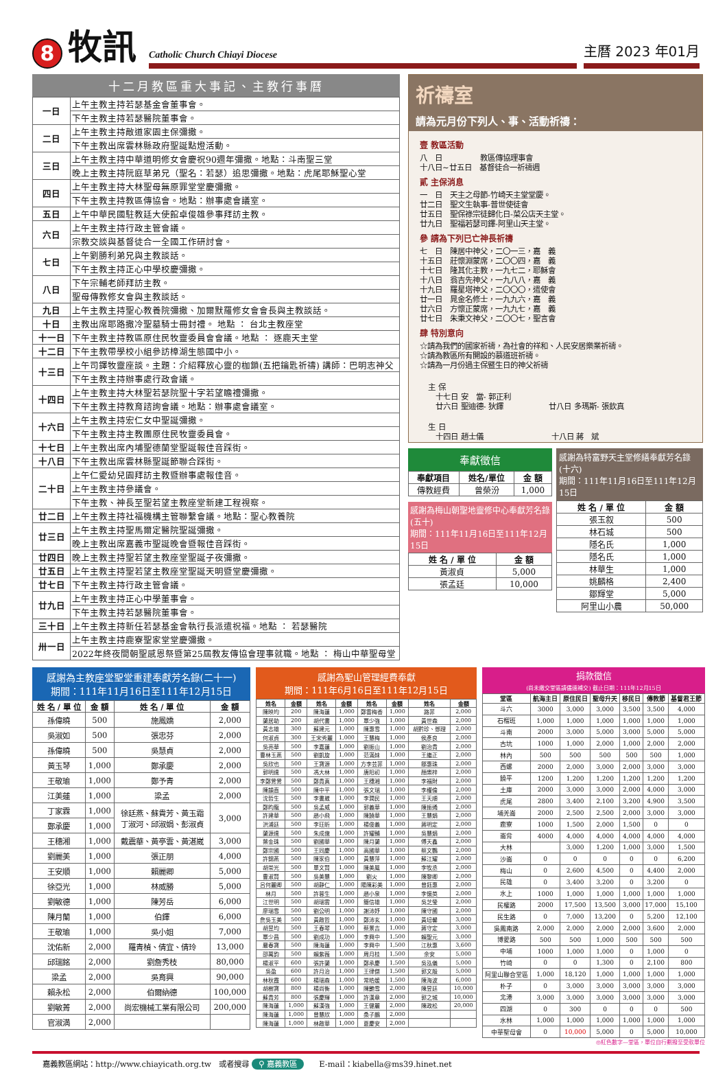8
牧訊
Catholic Church Chiayi Diocese
主曆 2023 年01月
十二月教區重大事記、主教行事曆
| 一日 | 上午主教主持若瑟基金會董事會。 |
| | 下午主教主持若瑟醫院董事會。 |
| 二日 | 上午主教主持敵道家園主保彌撒。 |
| | 下午主教出席雲林縣政府聖誕點燈活動。 |
| 三日 | 上午主教主持中華道明修女會慶祝90週年彌撒。地點：斗南聖三堂 |
| | 晚上主教主持阮庭草弟兄（聖名：若瑟）追思彌撒。地點：虎尾耶穌聖心堂 |
| 四日 | 上午主教主持大林聖母無原罪堂堂慶彌撒。 |
| | 下午主教主持教區傳協會。地點：辦事處會議室。 |
| 五日 | 上午中華民國駐教廷大使館卓俊雄參事拜訪主教。 |
| 六日 | 上午主教主持行政主管會議。 |
| | 宗教交談與基督徒合一全國工作研討會。 |
| 七日 | 上午劉勝利弟兄與主教談話。 |
| | 下午主教主持正心中學校慶彌撒。 |
| 八日 | 下午宗輔老師拜訪主教。 |
| | 聖母傳教修女會與主教談話。 |
| 九日 | 上午主教主持聖心教養院彌撒、加爾默羅修女會會長與主教談話。 |
| 十日 | 主教出席耶路撒冷聖墓騎士冊封禮。 地點 ： 台北主教座堂 |
| 十一日 | 下午主教主持教區原住民牧靈委員會會議。地點 ： 逐鹿天主堂 |
| 十二日 | 下午主教帶學校小組參訪樟湖生態國中小。 |
| 十三日 | 上午司鐸牧靈座談。主題：介紹釋放心靈的枷鎖(五把鑰匙祈禱) 講師：巴明志神父 |
| | 下午主教主持辦事處行政會議。 |
| 十四日 | 上午主教主持大林聖若瑟院聖十字若望瞻禮彌撒。 |
| | 下午主教主持教育諮詢會議。地點：辦事處會議室。 |
| 十六日 | 上午主教主持宏仁女中聖誕彌撒。 |
| | 下午主教主持主教團原住民牧靈委員會。 |
| 十七日 | 上午主教出席內埔聖德蘭堂聖誕報佳音踩街。 |
| 十八日 | 下午主教出席雲林縣聖誕節聯合踩街。 |
| 二十日 | 上午仁愛幼兒園拜訪主教暨辦事處報佳音。 |
| | 上午主教主持參議會。 |
| | 下午主教、神長至聖若望主教座堂新建工程視察。 |
| 廿二日 | 上午主教主持社福機構主管聯繫會議。地點：聖心教養院 |
| 廿三日 | 上午主教主持聖馬爾定醫院聖誕彌撒。 |
| | 晚上主教出席嘉義市聖誕晚會暨報佳音踩街。 |
| 廿四日 | 晚上主教主持聖若望主教座堂聖誕子夜彌撒。 |
| 廿五日 | 上午主教主持聖若望主教座堂聖誕天明暨堂慶彌撒。 |
| 廿七日 | 下午主教主持行政主管會議。 |
| 廿九日 | 上午主教主持正心中學董事會。 |
| | 下午主教主持若瑟醫院董事會。 |
| 三十日 | 上午主教主持新任若瑟基金會執行長派遣祝福。地點 ： 若瑟醫院 |
| 卅一日 | 上午主教主持鹿寮聖家堂堂慶彌撒。 |
| | 2022年終夜間朝聖感恩祭暨第25屆教友傳協會理事就職。地點 ： 梅山中華聖母堂 |
祈禱室
請為元月份下列人、事、活動祈禱：
壹 教區活動
八　日　　　　　教區傳協理事會
十八日~廿五日　基督徒合一祈禱週
貳 主保消息
一　日　天主之母節-竹崎天主堂堂慶。
廿二日　聖文生執事-普世使徒會
廿五日　聖保祿宗徒歸化日-菜公店天主堂。
廿九日　聖福若瑟司鐸-阿里山天主堂。
參 請為下列已亡神長祈禱
七　日　陳居中神父，二〇一三，嘉　義
十五日　莊懷淵蒙席，二〇〇四，嘉　義
十七日　隆其化主教，一九七二，耶穌會
十八日　翁吉先神父，一九八八，嘉　義
十九日　羅星塔神父，二〇〇〇，遣使會
廿一日　晁金名修士，一九九六，嘉　義
廿六日　方懷正蒙席，一九九七，嘉　義
廿七日　朱秉文神父，二〇〇七，聖言會
肆 特別意向
☆請為我們的國家祈禱，為社會的祥和、人民安居樂業祈禱。
☆請為教區所有開設的慕道班祈禱。
☆請為一月份過主保暨生日的神父祈禱
主 保
　十七日 安　當- 郭正利
　廿六日 聖迪德- 狄鐸　　　　　　廿八日 多瑪斯- 張欽真
生 日
　十四日 趙士儀　　　　　　　　　十八日 蔣　斌
奉獻徵信
| 奉獻項目 | 姓名/單位 | 金 額 |
| --- | --- | --- |
| 傳教經費 | 曾榮汾 | 1,000 |
感謝為梅山朝聖地靈修中心奉獻芳名錄(五十)
期間：111年11月16日至111年12月15日
| 姓 名 / 單 位 | 金 額 |
| --- | --- |
| 黃淑貞 | 5,000 |
| 張孟廷 | 10,000 |
感謝為特富野天主堂修繕奉獻芳名錄(十六)
期間：111年11月16日至111年12月15日
| 姓 名 / 單 位 | 金 額 |
| --- | --- |
| 張玉叙 | 500 |
| 林石城 | 500 |
| 隱名氏 | 1,000 |
| 隱名氏 | 1,000 |
| 林華生 | 1,000 |
| 姚麟格 | 2,400 |
| 鄒輝堂 | 5,000 |
| 阿里山小農 | 50,000 |
感謝為主教座堂聖堂重建奉獻芳名錄(二十一)
期間：111年11月16日至111年12月15日
| 姓 名 / 單 位 | 金 額 | 姓 名 / 單 位 | 金 額 |
| --- | --- | --- | --- |
| 孫偉曉 | 500 | 施鳳嬌 | 2,000 |
| 吳淑如 | 500 | 張忠芬 | 2,000 |
| 孫偉曉 | 500 | 吳慧貞 | 2,000 |
| 黃玉琴 | 1,000 | 鄭承慶 | 2,000 |
| 王敬瑜 | 1,000 | 鄭予青 | 2,000 |
| 江美蓮 | 1,000 | 梁孟 | 2,000 |
| 丁家霖 | 1,000 | 徐廷燕、蘇貴芳、黃玉霜 丁淑河、邱淑娟、彭淑貞 | 3,000 |
| 鄭承慶 | 1,000 | | |
| 王穗湘 | 1,000 | 戴震華、黃亭雲、黃湛崴 | 3,000 |
| 劉麗美 | 1,000 | 張正朋 | 4,000 |
| 王安順 | 1,000 | 賴麗卿 | 5,000 |
| 徐亞光 | 1,000 | 林威勝 | 5,000 |
| 劉敏德 | 1,000 | 陳芳岳 | 6,000 |
| 陳月蘭 | 1,000 | 伯鐸 | 6,000 |
| 王敬瑜 | 1,000 | 吳小姐 | 7,000 |
| 沈佑新 | 2,000 | 羅青楨、倩宜、倩玲 | 13,000 |
| 邱瑞銘 | 2,000 | 劉詹秀枝 | 80,000 |
| 梁孟 | 2,000 | 吳育興 | 90,000 |
| 賴永松 | 2,000 | 伯爾納德 | 100,000 |
| 劉敏菁 | 2,000 | 尚宏機械工業有限公司 | 200,000 |
| 官淑満 | 2,000 | | |
感謝為聖山管理經費奉獻
期間：111年6月16日至111年12月15日
| 姓名 | 金額 | 姓名 | 金額 | 姓名 | 金額 | 姓名 | 金額 |
| --- | --- | --- | --- | --- | --- | --- | --- |
| 陳映均 | 200 | 陳海蓮 | 1,000 | 鄭雷梅香 | 1,000 | 路菲 | 2,000 |
| 蘭居助 | 200 | 胡代書 | 1,000 | 覃少強 | 1,000 | 黃世森 | 2,000 |
| 黃志雄 | 300 | 蘇建元 | 1,000 | 陳惠雪 | 1,000 | 胡黔珍、鄧理 | 2,000 |
| 何淑貞 | 300 | 王宋秀麗 | 1,000 | 王慧梅 | 1,000 | 侯彥良 | 2,000 |
| 吳亮華 | 500 | 李嘉蓮 | 1,000 | 劉振山 | 1,000 | 劉治貴 | 2,000 |
| 曹林玉燕 | 500 | 劉凱旋 | 1,000 | 范滿妹 | 1,000 | 王繼正 | 2,000 |
| 吳欣也 | 500 | 王寶源 | 1,000 | 方李芸菲 | 1,000 | 鄒惠珠 | 2,000 |
| 郭明達 | 500 | 馮大林 | 1,000 | 唐阳初 | 1,000 | 顏樂梓 | 2,000 |
| 李鄭鶯鶯 | 500 | 鄭貴真 | 1,000 | 王穗湘 | 1,000 | 李福財 | 2,000 |
| 陳韻直 | 500 | 陳中平 | 1,000 | 張文瑞 | 1,000 | 李權倫 | 2,000 |
| 沈哲生 | 500 | 李書崴 | 1,000 | 李潤民 | 1,000 | 王天順 | 2,000 |
| 鄭昀龍 | 500 | 吳孟威 | 1,000 | 郭義華 | 1,000 | 陳振通 | 2,000 |
| 許建華 | 500 | 趙小飛 | 1,000 | 陳饒華 | 1,000 | 王慧娟 | 2,000 |
| 洪浦廷 | 500 | 李玨昕 | 1,000 | 楊俊義 | 1,000 | 蔣明定 | 2,000 |
| 蘭源達 | 500 | 朱成億 | 1,000 | 許耀輔 | 1,000 | 吳慧娟 | 2,000 |
| 葉金珠 | 500 | 劉國華 | 1,000 | 陳月蘭 | 1,000 | 傅天鑫 | 2,000 |
| 鄭宗國 | 500 | 王同慶 | 1,000 | 高國華 | 1,000 | 蔡文鸚 | 2,000 |
| 許錦燕 | 500 | 陳家伯 | 1,000 | 黃慧萍 | 1,000 | 蘇江耀 | 2,000 |
| 胡崇光 | 500 | 單文賢 | 1,000 | 陳美鳳 | 1,000 | 李牧丞 | 2,000 |
| 曹淑賢 | 500 | 吳美慧 | 1,000 | 劉火 | 1,000 | 陳黎卿 | 2,000 |
| 呂何麗卿 | 500 | 胡靜仁 | 1,000 | 陽陳彩美 | 1,000 | 曾鈺惠 | 2,000 |
| 林月 | 500 | 許蓉生 | 1,000 | 趙小泉 | 1,000 | 李懷英 | 2,000 |
| 江世明 | 500 | 胡瑞雲 | 1,000 | 簡信雄 | 1,000 | 吳芝瑩 | 2,000 |
| 廖瑞雪 | 500 | 劉公明 | 1,000 | 謝沛妤 | 1,000 | 陳守國 | 2,000 |
| 詹吳玉美 | 500 | 黃啟哲 | 1,000 | 鄭沛玄 | 1,000 | 黃培馨 | 3,000 |
| 胡昱均 | 500 | 王春琴 | 1,000 | 蔡景吉 | 1,000 | 蔣守定 | 3,000 |
| 覃少昌 | 500 | 劉成功 | 1,000 | 李興中 | 1,500 | 賴聖元 | 3,000 |
| 嚴春寶 | 500 | 陳海蓮 | 1,000 | 李興中 | 1,500 | 江秋惠 | 3,600 |
| 邵萬鈞 | 500 | 賴紫薇 | 1,000 | 周月桂 | 1,500 | 余安 | 5,000 |
| 楊淑平 | 600 | 張許蘭 | 1,000 | 鄭承慶 | 1,500 | 吳泓儀 | 5,000 |
| 吳盈 | 600 | 許月治 | 1,000 | 王律傑 | 1,500 | 郭文殷 | 5,000 |
| 林秋霞 | 600 | 楊瑞森 | 1,000 | 常皓媛 | 1,500 | 陳海波 | 6,000 |
| 胡樹寶 | 800 | 楊尚衡 | 1,000 | 陳艷雪 | 2,000 | 陳昱廷 | 10,000 |
| 蘇貴芳 | 800 | 張慶輝 | 1,000 | 許漢章 | 2,000 | 郭之城 | 10,000 |
| 陳海蓮 | 1,000 | 蘇漢強 | 1,000 | 王健麗 | 2,000 | 陳政松 | 20,000 |
| 陳海蓮 | 1,000 | 曾慧欣 | 1,000 | 桑子鵬 | 2,000 | | |
| 陳海蓮 | 1,000 | 林啟華 | 1,000 | 夏慶安 | 2,000 | | |
捐款徵信
(尚未繳交堂區請儘速補交) 截止日期：111年12月15日
| 堂區 | 航海主日 | 原住民日 | 聖母升天 | 移民日 | 傳教節 | 基督君王節 |
| --- | --- | --- | --- | --- | --- | --- |
| 斗六 | 3000 | 3,000 | 3,000 | 3,500 | 3,500 | 4,000 |
| 石榴班 | 1,000 | 1,000 | 1,000 | 1,000 | 1,000 | 1,000 |
| 斗南 | 2000 | 3,000 | 5,000 | 3,000 | 5,000 | 5,000 |
| 古坑 | 1000 | 1,000 | 2,000 | 1,000 | 2,000 | 2,000 |
| 林內 | 500 | 500 | 500 | 500 | 500 | 1,000 |
| 西螺 | 2000 | 2,000 | 3,000 | 2,000 | 3,000 | 3,000 |
| 饒平 | 1200 | 1,200 | 1,200 | 1,200 | 1,200 | 1,200 |
| 土庫 | 2000 | 3,000 | 3,000 | 2,000 | 4,000 | 3,000 |
| 虎尾 | 2800 | 3,400 | 2,100 | 3,200 | 4,900 | 3,500 |
| 埔羌崙 | 2000 | 2,500 | 2,500 | 2,000 | 3,000 | 3,000 |
| 鹿寮 | 1000 | 1,500 | 2,000 | 1,500 | 0 | 0 |
| 崙背 | 4000 | 4,000 | 4,000 | 4,000 | 4,000 | 4,000 |
| 大林 | | 3,000 | 1,200 | 1,000 | 3,000 | 1,500 |
| 沙崙 | 0 | 0 | 0 | 0 | 0 | 6,200 |
| 梅山 | 0 | 2,600 | 4,500 | 0 | 4,400 | 2,000 |
| 民雄 | 0 | 3,400 | 3,200 | 0 | 3,200 | 0 |
| 水上 | 1000 | 1,000 | 1,000 | 1,000 | 1,000 | 1,000 |
| 民權路 | 2000 | 17,500 | 13,500 | 3,000 | 17,000 | 15,100 |
| 民生路 | 0 | 7,000 | 13,200 | 0 | 5,200 | 12,100 |
| 吳鳳南路 | 2,000 | 2,000 | 2,000 | 2,000 | 3,600 | 2,000 |
| 博愛路 | 500 | 500 | 1,000 | 500 | 500 | 500 |
| 中埔 | 1000 | 1,000 | 1,000 | 0 | 1,000 | 0 |
| 竹崎 | 0 | 0 | 1,300 | 0 | 2,100 | 800 |
| 阿里山聯合堂區 | 1,000 | 18,120 | 1,000 | 1,000 | 1,000 | 1,000 |
| 朴子 | 0 | 3,000 | 3,000 | 3,000 | 3,000 | 3,000 |
| 北港 | 3,000 | 3,000 | 3,000 | 3,000 | 3,000 | 3,000 |
| 四湖 | 0 | 300 | 0 | 0 | 0 | 500 |
| 水林 | 1,000 | 1,000 | 1,000 | 1,000 | 1,000 | 1,000 |
| 中華聖母會 | 0 | 10,000 | 5,000 | 0 | 5,000 | 10,000 |
◎紅色數字—堂區，單位自行劃撥至受款單位
嘉義教區網站：http://www.chiayicath.org.tw　或者搜尋 ⚲ 嘉義教區　　E-mail：kiabella@ms39.hinet.net